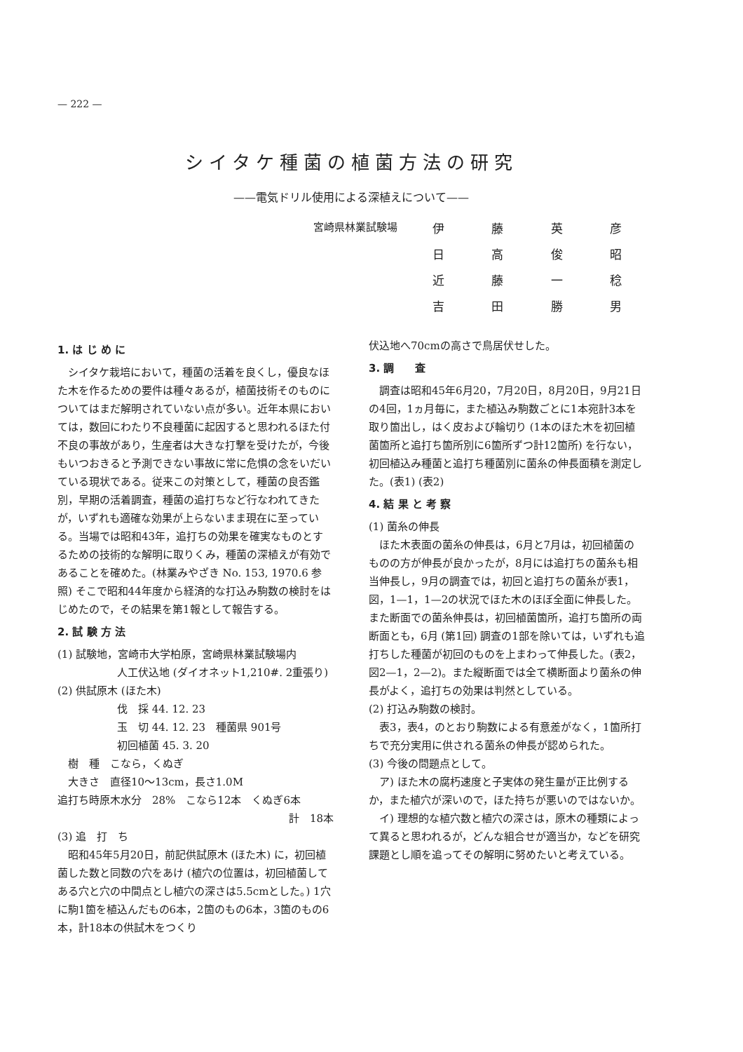— 222 —
シイタケ種菌の植菌方法の研究
——電気ドリル使用による深植えについて——
宮崎県林業試験場
伊藤英彦
日高俊昭
近藤一稔
吉田勝男
1. は じ め に
シイタケ栽培において，種菌の活着を良くし，優良なほた木を作るための要件は種々あるが，植菌技術そのものについてはまだ解明されていない点が多い。近年本県においては，数回にわたり不良種菌に起因すると思われるほた付不良の事故があり，生産者は大きな打撃を受けたが，今後もいつおきると予測できない事故に常に危惧の念をいだいている現状である。従来この対策として，種菌の良否鑑別，早期の活着調査，種菌の追打ちなど行なわれてきたが，いずれも適確な効果が上らないまま現在に至っている。当場では昭和43年，追打ちの効果を確実なものとするための技術的な解明に取りくみ，種菌の深植えが有効であることを確めた。(林業みやざき No. 153, 1970.6 参照) そこで昭和44年度から経済的な打込み駒数の検討をはじめたので，その結果を第1報として報告する。
2. 試 験 方 法
(1) 試験地，宮崎市大学柏原，宮崎県林業試験場内
人工伏込地 (ダイオネット1,210#. 2重張り)
(2) 供試原木 (ほた木)
伐　採 44. 12. 23
玉　切 44. 12. 23　種菌県 901号
初回植菌 45. 3. 20
　樹　種　こなら，くぬぎ
　大きさ　直径10〜13cm，長さ1.0M
追打ち時原木水分　28%　こなら12本　くぬぎ6本
計　18本
(3) 追　打　ち
昭和45年5月20日，前記供試原木 (ほた木) に，初回植菌した数と同数の穴をあけ (植穴の位置は，初回植菌してある穴と穴の中間点とし植穴の深さは5.5cmとした。) 1穴に駒1箇を植込んだもの6本，2箇のもの6本，3箇のもの6本，計18本の供試木をつくり
伏込地へ70cmの高さで鳥居伏せした。
3. 調　　査
調査は昭和45年6月20，7月20日，8月20日，9月21日の4回，1ヵ月毎に，また植込み駒数ごとに1本宛計3本を取り箇出し，はく皮および輪切り (1本のほた木を初回植菌箇所と追打ち箇所別に6箇所ずつ計12箇所) を行ない，初回植込み種菌と追打ち種菌別に菌糸の伸長面積を測定した。(表1) (表2)
4. 結 果 と 考 察
(1) 菌糸の伸長
ほた木表面の菌糸の伸長は，6月と7月は，初回植菌のものの方が伸長が良かったが，8月には追打ちの菌糸も相当伸長し，9月の調査では，初回と追打ちの菌糸が表1，図，1—1，1—2の状況でほた木のほぼ全面に伸長した。また断面での菌糸伸長は，初回植菌箇所，追打ち箇所の両断面とも，6月 (第1回) 調査の1部を除いては，いずれも追打ちした種菌が初回のものを上まわって伸長した。(表2，図2—1，2—2)。また縦断面では全て横断面より菌糸の伸長がよく，追打ちの効果は判然としている。
(2) 打込み駒数の検討。
表3，表4，のとおり駒数による有意差がなく，1箇所打ちで充分実用に供される菌糸の伸長が認められた。
(3) 今後の問題点として。
ア) ほた木の腐朽速度と子実体の発生量が正比例するか，また植穴が深いので，ほた持ちが悪いのではないか。
イ) 理想的な植穴数と植穴の深さは，原木の種類によって異ると思われるが，どんな組合せが適当か，などを研究課題とし順を追ってその解明に努めたいと考えている。